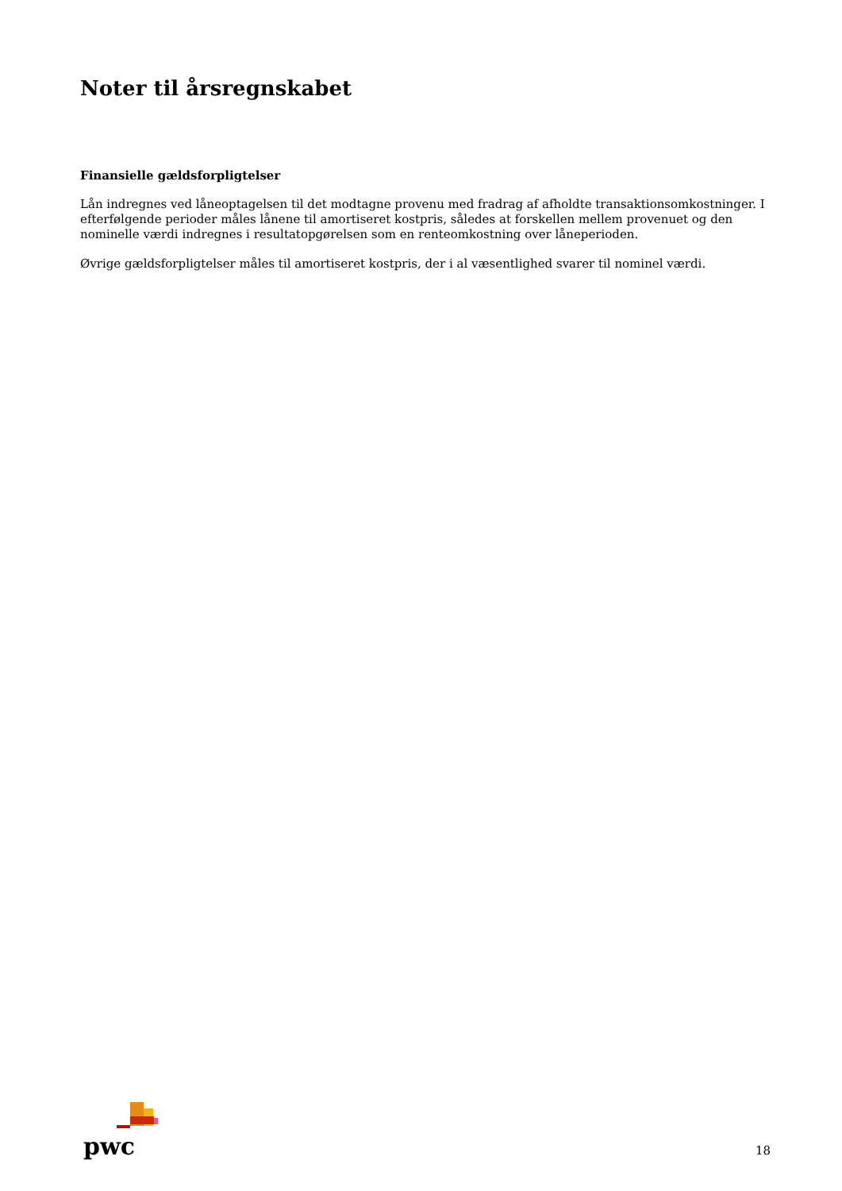Noter til årsregnskabet
Finansielle gældsforpligtelser
Lån indregnes ved låneoptagelsen til det modtagne provenu med fradrag af afholdte transaktionsomkostninger. I efterfølgende perioder måles lånene til amortiseret kostpris, således at forskellen mellem provenuet og den nominelle værdi indregnes i resultatopgørelsen som en renteomkostning over låneperioden.
Øvrige gældsforpligtelser måles til amortiseret kostpris, der i al væsentlighed svarer til nominel værdi.
pwc
18